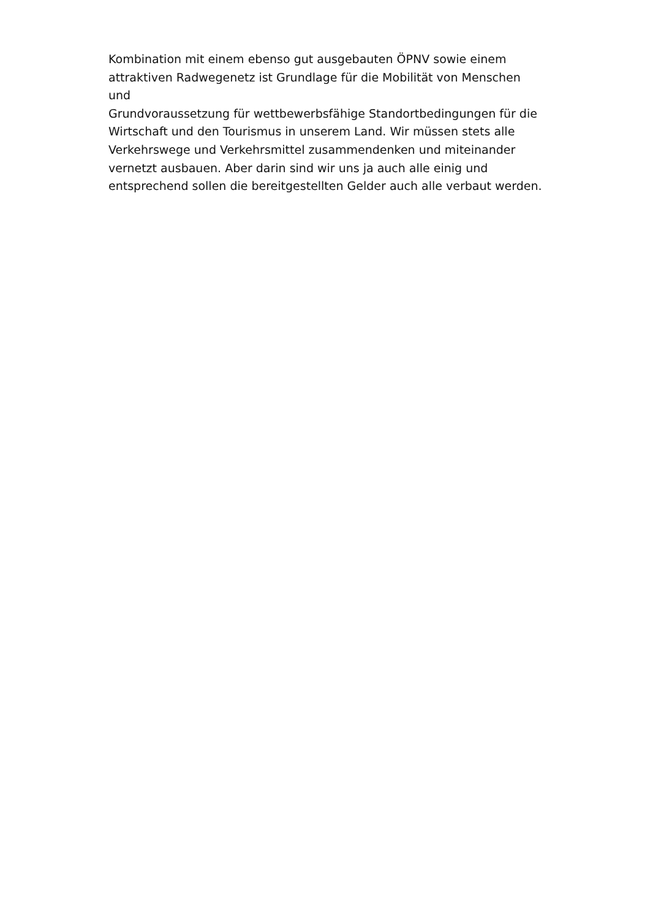Kombination mit einem ebenso gut ausgebauten ÖPNV sowie einem
attraktiven Radwegenetz ist Grundlage für die Mobilität von Menschen und
Grundvoraussetzung für wettbewerbsfähige Standortbedingungen für die
Wirtschaft und den Tourismus in unserem Land. Wir müssen stets alle
Verkehrswege und Verkehrsmittel zusammendenken und miteinander
vernetzt ausbauen. Aber darin sind wir uns ja auch alle einig und
entsprechend sollen die bereitgestellten Gelder auch alle verbaut werden.